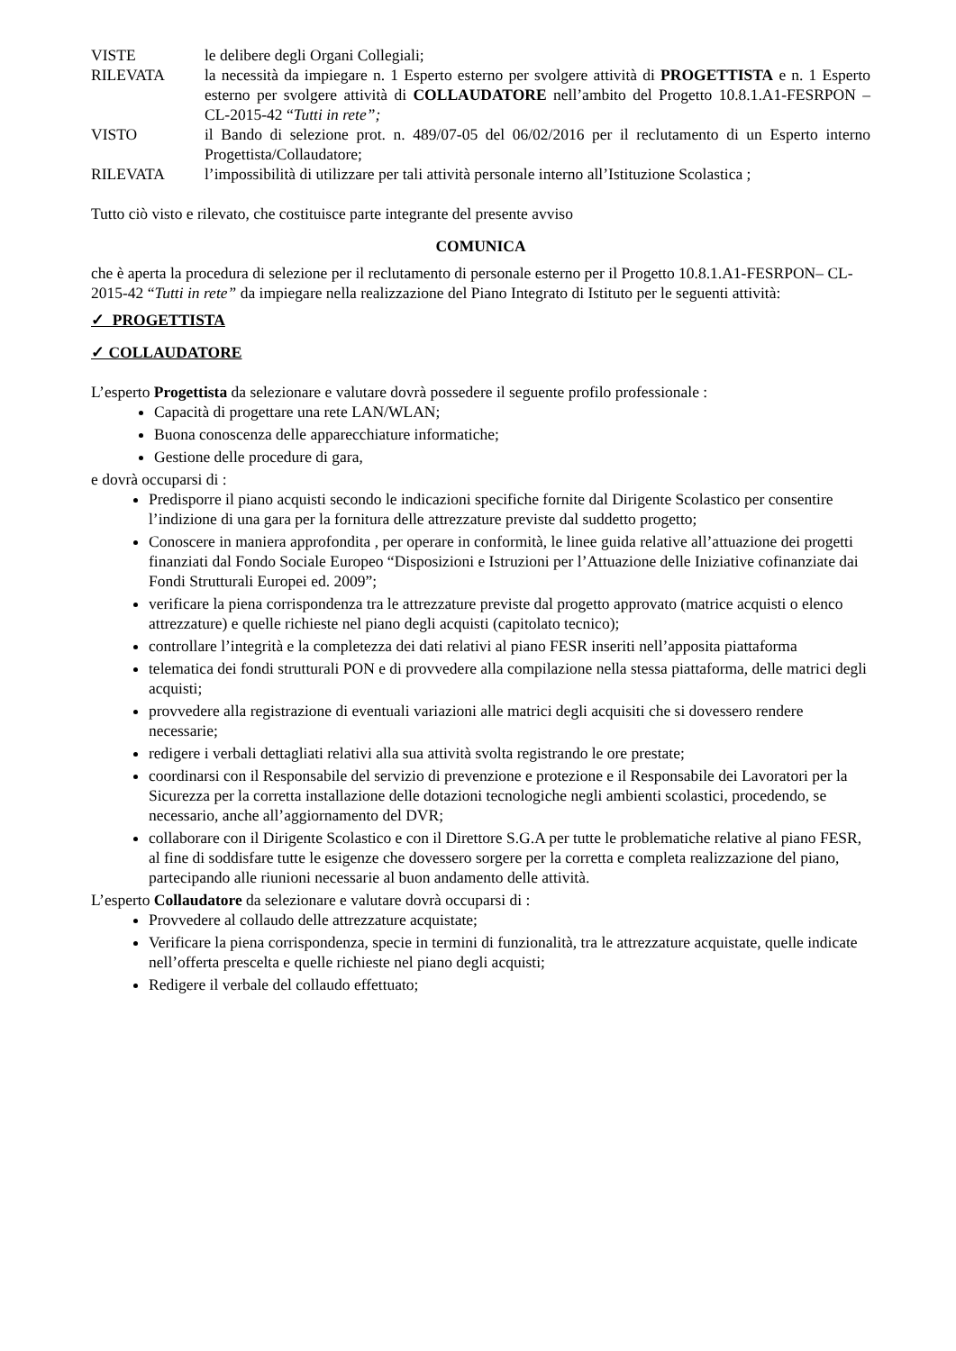VISTE le delibere degli Organi Collegiali;
RILEVATA la necessità da impiegare n. 1 Esperto esterno per svolgere attività di PROGETTISTA e n. 1 Esperto esterno per svolgere attività di COLLAUDATORE nell’ambito del Progetto 10.8.1.A1-FESRPON – CL-2015-42 “Tutti in rete”;
VISTO il Bando di selezione prot. n. 489/07-05 del 06/02/2016 per il reclutamento di un Esperto interno Progettista/Collaudatore;
RILEVATA l’impossibilità di utilizzare per tali attività personale interno all’Istituzione Scolastica ;
Tutto ciò visto e rilevato, che costituisce parte integrante del presente avviso
COMUNICA
che è aperta la procedura di selezione per il reclutamento di personale esterno per il Progetto 10.8.1.A1-FESRPON– CL-2015-42 “Tutti in rete” da impiegare nella realizzazione del Piano Integrato di Istituto per le seguenti attività:
✓ PROGETTISTA
✓ COLLAUDATORE
L’esperto Progettista da selezionare e valutare dovrà possedere il seguente profilo professionale :
Capacità di progettare una rete LAN/WLAN;
Buona conoscenza delle apparecchiature informatiche;
Gestione delle procedure di gara,
e dovrà occuparsi di :
Predisporre il piano acquisti secondo le indicazioni specifiche fornite dal Dirigente Scolastico per consentire l’indizione di una gara per la fornitura delle attrezzature previste dal suddetto progetto;
Conoscere in maniera approfondita , per operare in conformità, le linee guida relative all’attuazione dei progetti finanziati dal Fondo Sociale Europeo “Disposizioni e Istruzioni per l’Attuazione delle Iniziative cofinanziate dai Fondi Strutturali Europei ed. 2009”;
verificare la piena corrispondenza tra le attrezzature previste dal progetto approvato (matrice acquisti o elenco attrezzature) e quelle richieste nel piano degli acquisti (capitolato tecnico);
controllare l’integrità e la completezza dei dati relativi al piano FESR inseriti nell’apposita piattaforma
telematica dei fondi strutturali PON e di provvedere alla compilazione nella stessa piattaforma, delle matrici degli acquisti;
provvedere alla registrazione di eventuali variazioni alle matrici degli acquisiti che si dovessero rendere necessarie;
redigere i verbali dettagliati relativi alla sua attività svolta registrando le ore prestate;
coordinarsi con il Responsabile del servizio di prevenzione e protezione e il Responsabile dei Lavoratori per la Sicurezza per la corretta installazione delle dotazioni tecnologiche negli ambienti scolastici, procedendo, se necessario, anche all’aggiornamento del DVR;
collaborare con il Dirigente Scolastico e con il Direttore S.G.A per tutte le problematiche relative al piano FESR, al fine di soddisfare tutte le esigenze che dovessero sorgere per la corretta e completa realizzazione del piano, partecipando alle riunioni necessarie al buon andamento delle attività.
L’esperto Collaudatore da selezionare e valutare dovrà occuparsi di :
Provvedere al collaudo delle attrezzature acquistate;
Verificare la piena corrispondenza, specie in termini di funzionalità, tra le attrezzature acquistate, quelle indicate nell’offerta prescelta e quelle richieste nel piano degli acquisti;
Redigere il verbale del collaudo effettuato;